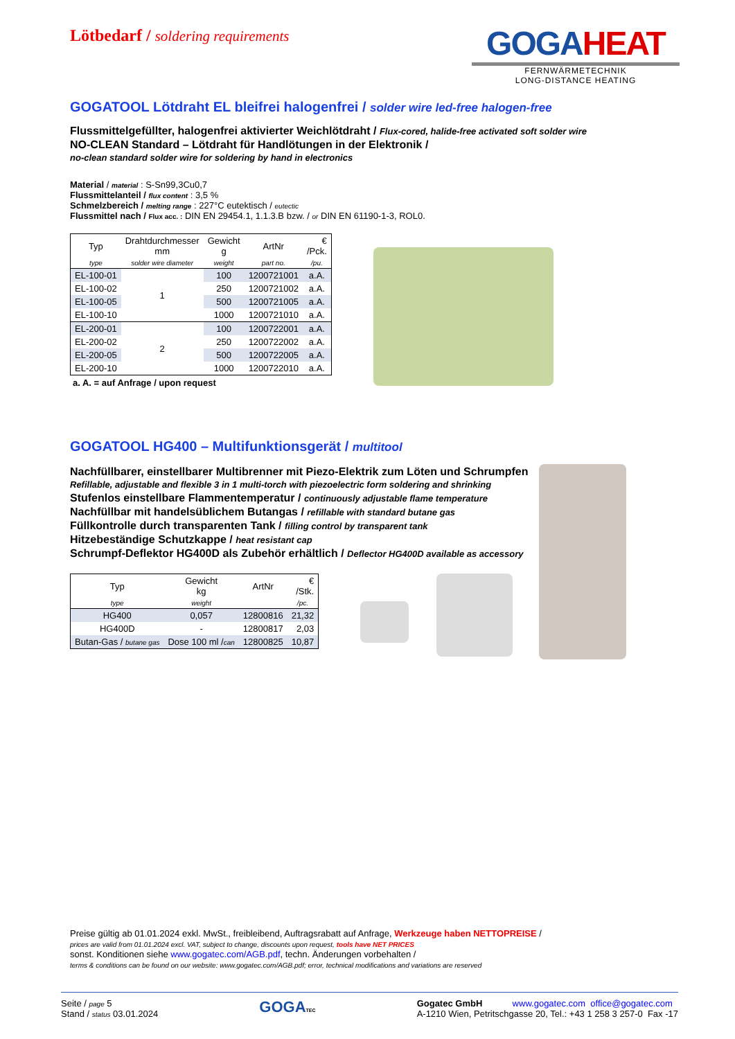Lötbedarf / soldering requirements
GOGAHEAT
FERNWÄRMETECHNIK
LONG-DISTANCE HEATING
GOGATOOL Lötdraht EL bleifrei halogenfrei / solder wire led-free halogen-free
Flussmittelgefüllter, halogenfrei aktivierter Weichlötdraht / Flux-cored, halide-free activated soft solder wire
NO-CLEAN Standard – Lötdraht für Handlötungen in der Elektronik /
no-clean standard solder wire for soldering by hand in electronics
Material / material : S-Sn99,3Cu0,7
Flussmittelanteil / flux content : 3,5 %
Schmelzbereich / melting range : 227°C eutektisch / eutectic
Flussmittel nach / Flux acc. : DIN EN 29454.1, 1.1.3.B bzw. / or DIN EN 61190-1-3, ROL0.
| Typ | Drahtdurchmesser mm | Gewicht g | ArtNr | € /Pck. |
| --- | --- | --- | --- | --- |
| type | solder wire diameter | weight | part no. | /pu. |
| EL-100-01 | 1 | 100 | 1200721001 | a.A. |
| EL-100-02 | | 250 | 1200721002 | a.A. |
| EL-100-05 | | 500 | 1200721005 | a.A. |
| EL-100-10 | | 1000 | 1200721010 | a.A. |
| EL-200-01 | 2 | 100 | 1200722001 | a.A. |
| EL-200-02 | | 250 | 1200722002 | a.A. |
| EL-200-05 | | 500 | 1200722005 | a.A. |
| EL-200-10 | | 1000 | 1200722010 | a.A. |
a. A. = auf Anfrage / upon request
GOGATOOL HG400 – Multifunktionsgerät / multitool
Nachfüllbarer, einstellbarer Multibrenner mit Piezo-Elektrik zum Löten und Schrumpfen
Refillable, adjustable and flexible 3 in 1 multi-torch with piezoelectric form soldering and shrinking
Stufenlos einstellbare Flammentemperatur / continuously adjustable flame temperature
Nachfüllbar mit handelsüblichem Butangas / refillable with standard butane gas
Füllkontrolle durch transparenten Tank / filling control by transparent tank
Hitzebeständige Schutzkappe / heat resistant cap
Schrumpf-Deflektor HG400D als Zubehör erhältlich / Deflector HG400D available as accessory
| Typ | Gewicht kg | ArtNr | € /Stk. |
| --- | --- | --- | --- |
| type | weight | | /pc. |
| HG400 | 0,057 | 12800816 | 21,32 |
| HG400D | - | 12800817 | 2,03 |
| Butan-Gas / butane gas | Dose 100 ml / can | 12800825 | 10,87 |
Preise gültig ab 01.01.2024 exkl. MwSt., freibleibend, Auftragsrabatt auf Anfrage, Werkzeuge haben NETTOPREISE /
prices are valid from 01.01.2024 excl. VAT, subject to change, discounts upon request, tools have NET PRICES
sonst. Konditionen siehe www.gogatec.com/AGB.pdf, techn. Änderungen vorbehalten /
terms & conditions can be found on our website: www.gogatec.com/AGB.pdf; error, technical modifications and variations are reserved
Seite / page 5
Stand / status 03.01.2024
GOGATEC
Gogatec GmbH www.gogatec.com office@gogatec.com
A-1210 Wien, Petritschgasse 20, Tel.: +43 1 258 3 257-0 Fax -17